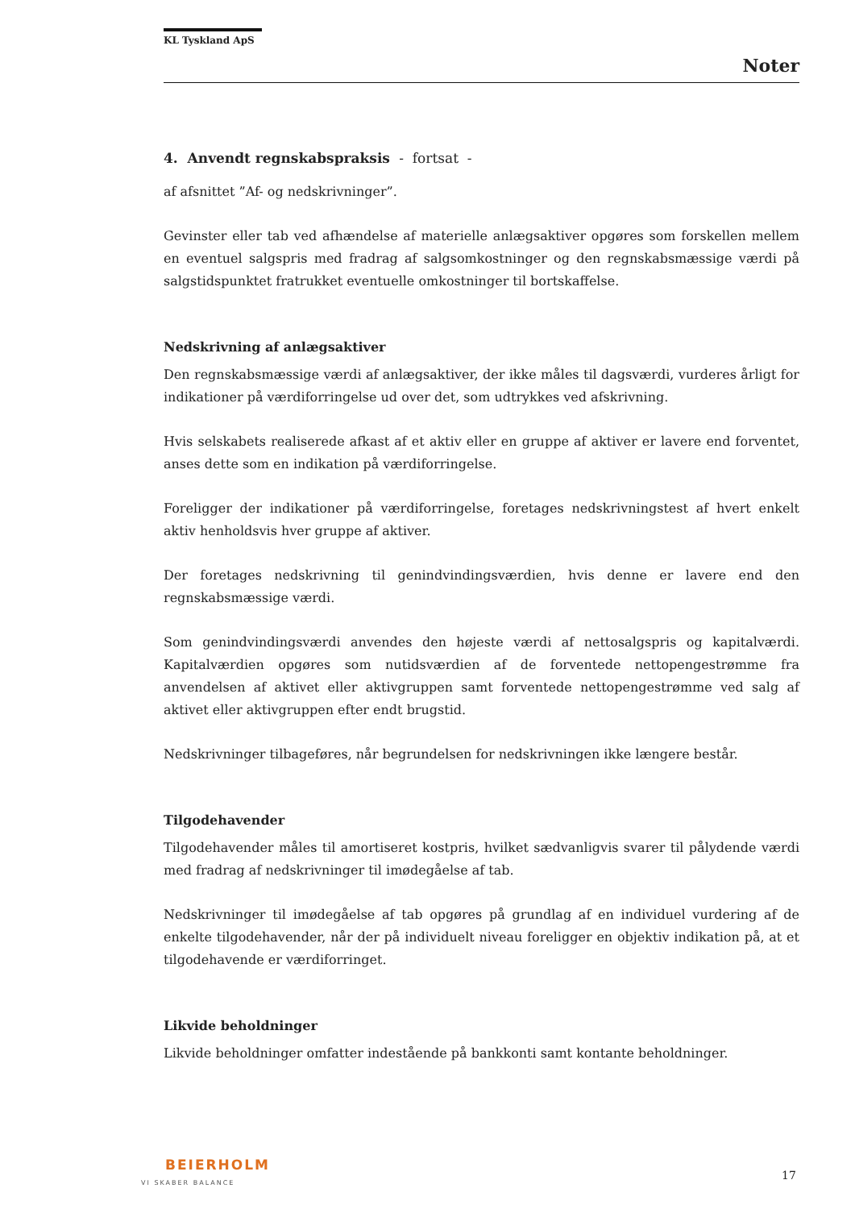KL Tyskland ApS
Noter
4. Anvendt regnskabspraksis - fortsat -
af afsnittet ”Af- og nedskrivninger”.
Gevinster eller tab ved afhændelse af materielle anlægsaktiver opgøres som forskellen mellem en eventuel salgspris med fradrag af salgsomkostninger og den regnskabsmæssige værdi på salgstidspunktet fratrukket eventuelle omkostninger til bortskaffelse.
Nedskrivning af anlægsaktiver
Den regnskabsmæssige værdi af anlægsaktiver, der ikke måles til dagsværdi, vurderes årligt for indikationer på værdiforringelse ud over det, som udtrykkes ved afskrivning.
Hvis selskabets realiserede afkast af et aktiv eller en gruppe af aktiver er lavere end forventet, anses dette som en indikation på værdiforringelse.
Foreligger der indikationer på værdiforringelse, foretages nedskrivningstest af hvert enkelt aktiv henholdsvis hver gruppe af aktiver.
Der foretages nedskrivning til genindvindingsværdien, hvis denne er lavere end den regnskabsmæssige værdi.
Som genindvindingsværdi anvendes den højeste værdi af nettosalgspris og kapitalværdi. Kapitalværdien opgøres som nutidsværdien af de forventede nettopengestrømme fra anvendelsen af aktivet eller aktivgruppen samt forventede nettopengestrømme ved salg af aktivet eller aktivgruppen efter endt brugstid.
Nedskrivninger tilbageføres, når begrundelsen for nedskrivningen ikke længere består.
Tilgodehavender
Tilgodehavender måles til amortiseret kostpris, hvilket sædvanligvis svarer til pålydende værdi med fradrag af nedskrivninger til imødegåelse af tab.
Nedskrivninger til imødegåelse af tab opgøres på grundlag af en individuel vurdering af de enkelte tilgodehavender, når der på individuelt niveau foreligger en objektiv indikation på, at et tilgodehavende er værdiforringet.
Likvide beholdninger
Likvide beholdninger omfatter indestående på bankkonti samt kontante beholdninger.
BEIERHOLM
VI SKABER BALANCE
17